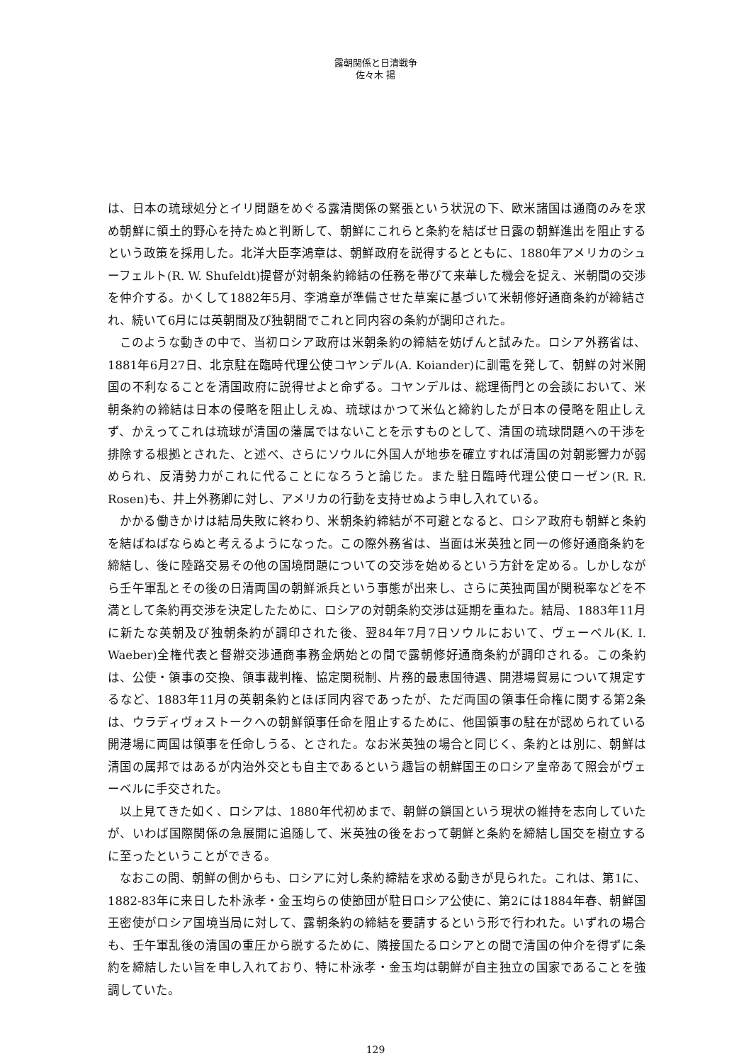露朝関係と日清戦争
佐々木 揚
は、日本の琉球処分とイリ問題をめぐる露清関係の緊張という状況の下、欧米諸国は通商のみを求め朝鮮に領土的野心を持たぬと判断して、朝鮮にこれらと条約を結ばせ日露の朝鮮進出を阻止するという政策を採用した。北洋大臣李鴻章は、朝鮮政府を説得するとともに、1880年アメリカのシューフェルト(R. W. Shufeldt)提督が対朝条約締結の任務を帯びて来華した機会を捉え、米朝間の交渉を仲介する。かくして1882年5月、李鴻章が準備させた草案に基づいて米朝修好通商条約が締結され、続いて6月には英朝間及び独朝間でこれと同内容の条約が調印された。
このような動きの中で、当初ロシア政府は米朝条約の締結を妨げんと試みた。ロシア外務省は、1881年6月27日、北京駐在臨時代理公使コヤンデル(A. Koiander)に訓電を発して、朝鮮の対米開国の不利なることを清国政府に説得せよと命ずる。コヤンデルは、総理衙門との会談において、米朝条約の締結は日本の侵略を阻止しえぬ、琉球はかつて米仏と締約したが日本の侵略を阻止しえず、かえってこれは琉球が清国の藩属ではないことを示すものとして、清国の琉球問題への干渉を排除する根拠とされた、と述べ、さらにソウルに外国人が地歩を確立すれば清国の対朝影響力が弱められ、反清勢力がこれに代ることになろうと論じた。また駐日臨時代理公使ローゼン(R. R. Rosen)も、井上外務卿に対し、アメリカの行動を支持せぬよう申し入れている。
かかる働きかけは結局失敗に終わり、米朝条約締結が不可避となると、ロシア政府も朝鮮と条約を結ばねばならぬと考えるようになった。この際外務省は、当面は米英独と同一の修好通商条約を締結し、後に陸路交易その他の国境問題についての交渉を始めるという方針を定める。しかしながら壬午軍乱とその後の日清両国の朝鮮派兵という事態が出来し、さらに英独両国が関税率などを不満として条約再交渉を決定したために、ロシアの対朝条約交渉は延期を重ねた。結局、1883年11月に新たな英朝及び独朝条約が調印された後、翌84年7月7日ソウルにおいて、ヴェーベル(K. I. Waeber)全権代表と督辦交渉通商事務金炳始との間で露朝修好通商条約が調印される。この条約は、公使・領事の交換、領事裁判権、協定関税制、片務的最恵国待遇、開港場貿易について規定するなど、1883年11月の英朝条約とほぼ同内容であったが、ただ両国の領事任命権に関する第2条は、ウラディヴォストークへの朝鮮領事任命を阻止するために、他国領事の駐在が認められている開港場に両国は領事を任命しうる、とされた。なお米英独の場合と同じく、条約とは別に、朝鮮は清国の属邦ではあるが内治外交とも自主であるという趣旨の朝鮮国王のロシア皇帝あて照会がヴェーベルに手交された。
以上見てきた如く、ロシアは、1880年代初めまで、朝鮮の鎖国という現状の維持を志向していたが、いわば国際関係の急展開に追随して、米英独の後をおって朝鮮と条約を締結し国交を樹立するに至ったということができる。
なおこの間、朝鮮の側からも、ロシアに対し条約締結を求める動きが見られた。これは、第1に、1882-83年に来日した朴泳孝・金玉均らの使節団が駐日ロシア公使に、第2には1884年春、朝鮮国王密使がロシア国境当局に対して、露朝条約の締結を要請するという形で行われた。いずれの場合も、壬午軍乱後の清国の重圧から脱するために、隣接国たるロシアとの間で清国の仲介を得ずに条約を締結したい旨を申し入れており、特に朴泳孝・金玉均は朝鮮が自主独立の国家であることを強調していた。
129